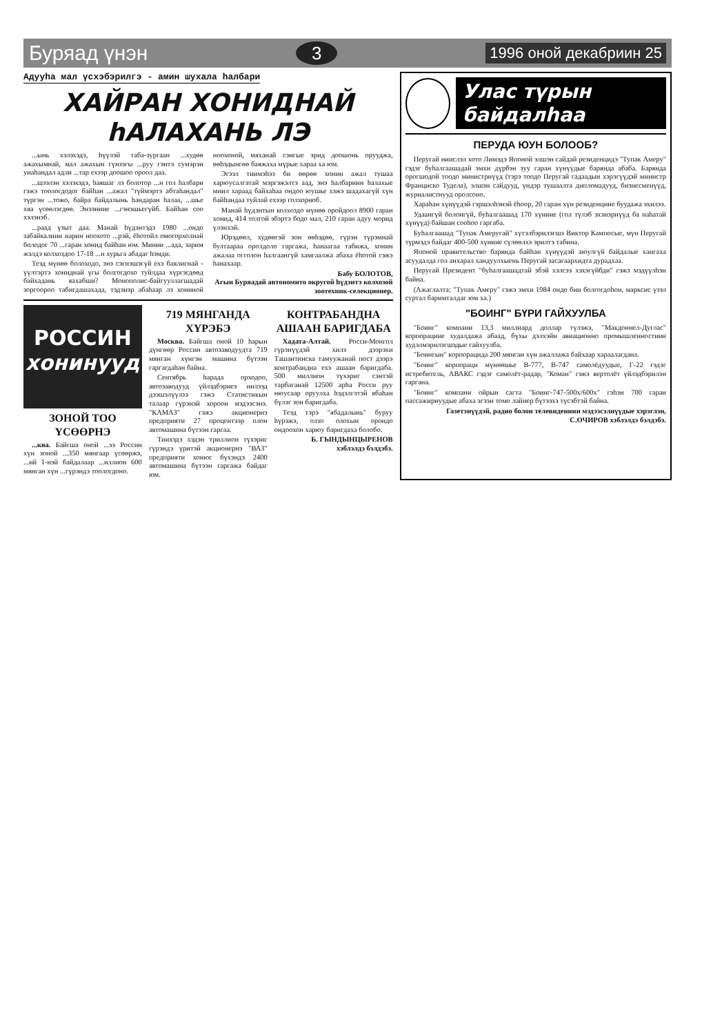Буряад үнэн 3 1996 оной декабриин 25
Адууhа мал үсхэбэрилгэ - амин шухала hалбари
ХАЙРАН ХОНИДНАЙ
hАЛАХАНЬ ЛЭ
...ынь хэлэхэдэ, hүүлэй таба-зургаан ...худөө ажахымнай, мал ажахын гүнзэгы ...руу гэнтэ сумэрэн унаhандал адли ...тар ехээр доошоо ороол даа.
...шээлэн хэлэхэдэ, hаяшаг лэ болотор ...н гол hалбари гэжэ тоологдодог байhан ...ажал "түймэртэ абтаhандал" түргэн ...тожо, байра байдалынь hандаран hалаа, ...шье хяа үсөөлэгдөө. Энээниие ...гэнэшьегүйб. Байhан соо хэлэнэб.
...раад үзыт даа. Манай hүдэнтэдэ 1980 ...ондо забайкалиин нарин ноохото ...рэй, ёhотойл омогорхолнай болодог 70 ...гаран хонид байhан юм. Минии ...ада, зарим жэлдэ колхоздоо 17-18 ...н хурьга абадаг hэмди.
Теэд мүнөө болоходо, энэ сэгнэшэгүй ехэ баялигнай - үүлтэртэ хониднай үгы болгогдохо туйлдаа хүргэгдөөд байхадань яахабши? Монополис-байгууллагшадай зоргоороо табигдашахада, тэдэнэр абаhаар лэ хониной ноохоной, мяханай сэнгые эрид доошонь орууджа, өөhэдынгөө баяжаха мүрые хараа ха юм.
Эгээл тиимэhээ би өөрөө хонин ажал тушаа харюусалгатай мэргэжэлтэ аад, энэ hалбариин hалахые миил хараад байхаhаа ондоо юушье хэжэ шадахагүй хүн байhандаа туйлай ехээр голхорноб.
Манай hүдэнтын колхоздо мүнөө оройдоол 8900 гаран хонид, 414 толгой эбэртэ бодо мал, 210 гаран адуу морид үлэнхэй.
Юрэдөөл, худөөгэй зон өөhэдөө, гүрэн түрэмнай бултаараа оролдоло гаргажа, hанаагаа табижа, хонин ажалаа огголон hалгаангүй хамгаалжа абаха ёhотой гэжэ hанахаар.
Бабу БОЛОТОВ,
Агын Буряадай автономито округой hүдэнтэ колхозой зоотехник-селекционер.
РОССИН
хонинууд
ЗОНОЙ ТОО
ҮСӨӨРНЭ
...ква. Байгша оной ...ээ Россин хүн зоной ...350 мянгаар үсөөржэ, ...ий 1-нэй байдалаар ...иллион 600 мянган хүн ...гүрэндэ тоологдоно.
719 МЯНГАНДА ХҮРЭБЭ
Москва. Байгша оной 10 hарын дүнгөөр Россин автозаводуудта 719 мянган хүнгэн машина бүтээн гаргагдаhан байна.
Сентябрь hарада орходоо, автозаводууд үйлэдбэриеэ нилээд дээшэлүүлээ гэжэ Статистикын талаар гүрэнэй хороон мэдээсэнэ. "КАМАЗ" гэжэ акционернэ предприяти 27 процентээр олон автомашина бүтээн гаргаа.
Тиихэдэ хэдэн триллион түхэриг гүрэндэ үритэй акционернэ "ВАЗ" предприяти хонюг бүхэндэ 2400 автомашина бүтээн гаргажа байдаг юм.
КОНТРАБАНДНА АШААН БАРИГДАБА
Хадата-Алтай. Росси-Монгол гүрэнүүдэй хилэ дээрэхи Ташантинска тамуужанай пост дээрэ контрабандна ехэ ашаан баригдаба. 500 миллион түхэриг сэнтэй тарбаганай 12500 арhа Росси руу нюусаар оруулха hэдэлгэтэй ябаhан бүлэг зон баригдаба.
Теэд тэрэ "ябадалынь" буруу hүрэжэ, олзо олохын орондо ондоохон харюу баригдаха болобо.
Б. ГЫНДЫНЦЫРЕНОВ
хэблэлдэ бэлдэбэ.
Улас түрын байдалhаа
ПЕРУДА ЮУН БОЛООБ?
Перугай ниислэл хото Лимэдэ Японой элшэн сайдай резиденцидэ "Тупак Амеру" гэдэг буhалгаашадай эмхи дүрбэн зуу гаран хүнүүдые барянда абаба. Барянда орогшодой тоодо министрнүүд (тэрэ тоодо Перугай гадаадын хэрэгүүдэй министр Франциско Тудела), элшэн сайдууд, үндэр тушаалта дипломадууд, бизнесменүүд, журналистнууд оролсоно.
Хараhан хүнүүдэй гэршэлhэнэй ёhоор, 20 гаран хүн резиденциие буудажа эхилээ.
Удаангүй болонгүй, буhалгаашад 170 хүниие (гол түлэб эхэнэрнүүд ба наhатай хүнүүд) байшан соohoo гаргаба.
Буhалгаашад "Тупак Амеругай" хүтэлбэрилэгшэ Виктор Кампосые, мүн Перугай түрмэдэ байдаг 400-500 хүниие сүлөөлхэ эрилтэ табина.
Японой правительство барянда байhан хүнүүдэй аюулгүй байдалые хангаха асуудалда гол анхарал хандуулхыень Перугай засагаархидта дурадхаа.
Перугай Президент "буhалгаашадтай эбэй хэлсээ хэхэгүйбди" гэжэ мэдүүлhэн байна.
(Ажаглалта: "Тупак Амеру" гэжэ эмхи 1984 ондо бии болгогдоhон, марксис үзэл суртал баримталдаг юм ха.)
"БОИНГ" БҮРИ ГАЙХУУЛБА
"Боинг" компани 13,3 миллиард доллар түлэжэ, "Макдоннел-Дуглас" корпорациие худалдажа абаад, бүхы дэлхэйн авиационно промышленностиин худэлмэрилэгшэдые гайхуулба.
"Боингын" корпорацида 200 мянган хүн ажаллажа байхаар хараалагдана.
"Боинг" корпораци мүнөөшье В-777, В-747 самолёдуудые, Г-22 гэдэг истребитель, АВАКС гэдэг самолёт-радар, "Коман" гэжэ вертолёт үйлэдбэрилэн гаргана.
"Боинг" компани ойрын сагта "Боинг-747-500х/600х" гэhэн 700 гаран пассажирнуудые абаха эгээн томо лайнер бүтээхэ түсэбтэй байна.
Газетэнүүдэй, радио болон телевидениин мэдээсэлнүүдые хэрэглэн, С.ОЧИРОВ хэблэлдэ бэлдэбэ.